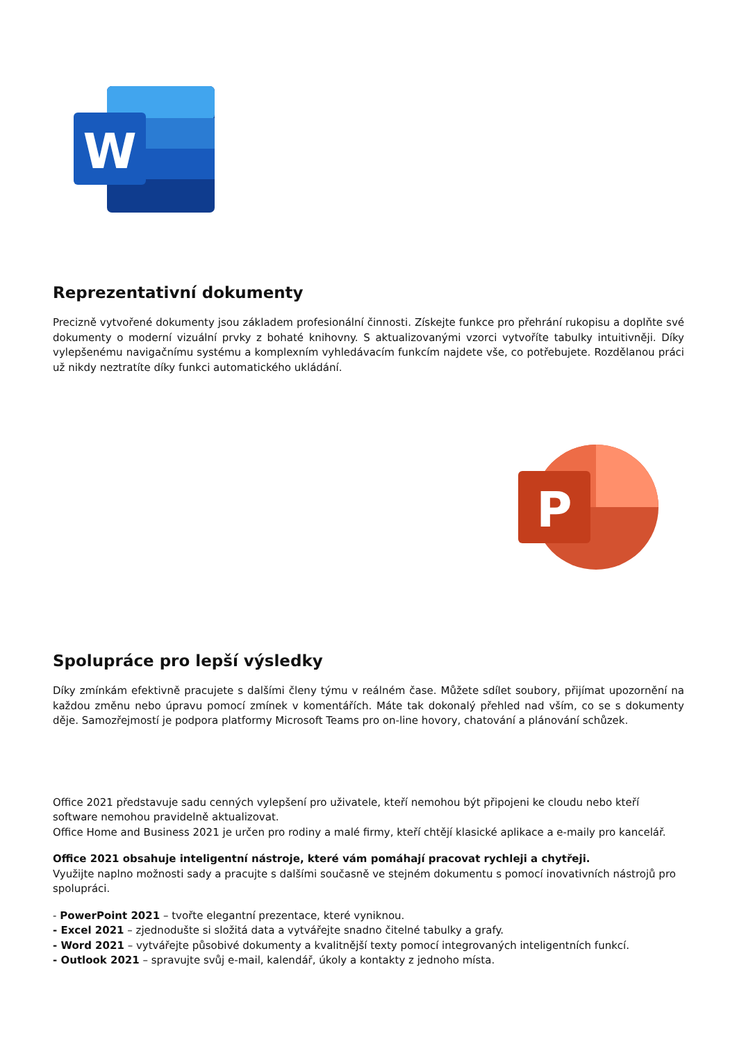W
Reprezentativní dokumenty
Precizně vytvořené dokumenty jsou základem profesionální činnosti. Získejte funkce pro přehrání rukopisu a doplňte své dokumenty o moderní vizuální prvky z bohaté knihovny. S aktualizovanými vzorci vytvoříte tabulky intuitivněji. Díky vylepšenému navigačnímu systému a komplexním vyhledávacím funkcím najdete vše, co potřebujete. Rozdělanou práci už nikdy neztratíte díky funkci automatického ukládání.
P
Spolupráce pro lepší výsledky
Díky zmínkám efektivně pracujete s dalšími členy týmu v reálném čase. Můžete sdílet soubory, přijímat upozornění na každou změnu nebo úpravu pomocí zmínek v komentářích. Máte tak dokonalý přehled nad vším, co se s dokumenty děje. Samozřejmostí je podpora platformy Microsoft Teams pro on-line hovory, chatování a plánování schůzek.
Office 2021 představuje sadu cenných vylepšení pro uživatele, kteří nemohou být připojeni ke cloudu nebo kteří software nemohou pravidelně aktualizovat.
Office Home and Business 2021 je určen pro rodiny a malé firmy, kteří chtějí klasické aplikace a e-maily pro kancelář.
Office 2021 obsahuje inteligentní nástroje, které vám pomáhají pracovat rychleji a chytřeji.
Využijte naplno možnosti sady a pracujte s dalšími současně ve stejném dokumentu s pomocí inovativních nástrojů pro spolupráci.
- PowerPoint 2021 – tvořte elegantní prezentace, které vyniknou.
- Excel 2021 – zjednodušte si složitá data a vytvářejte snadno čitelné tabulky a grafy.
- Word 2021 – vytvářejte působivé dokumenty a kvalitnější texty pomocí integrovaných inteligentních funkcí.
- Outlook 2021 – spravujte svůj e-mail, kalendář, úkoly a kontakty z jednoho místa.